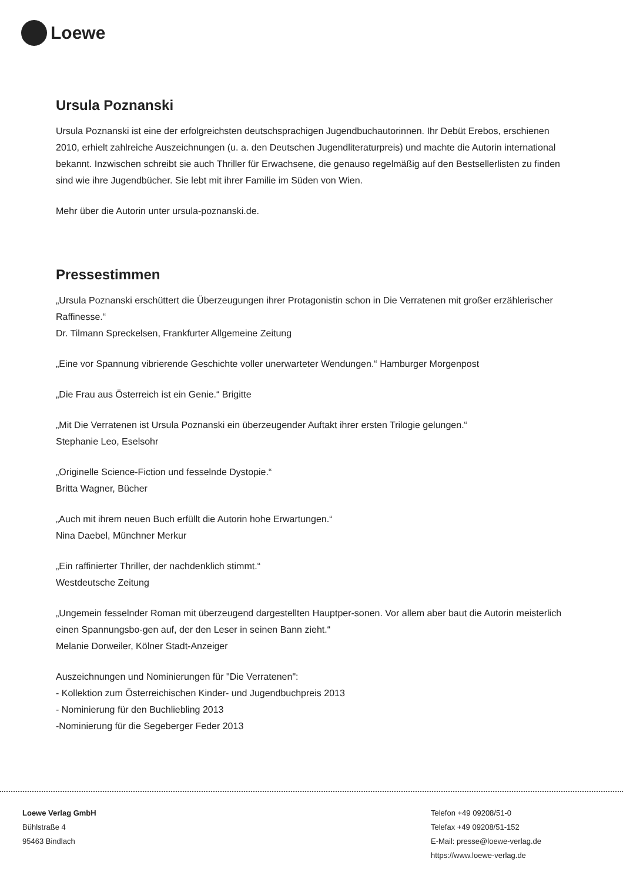Loewe
Ursula Poznanski
Ursula Poznanski ist eine der erfolgreichsten deutschsprachigen Jugendbuchautorinnen. Ihr Debüt Erebos, erschienen 2010, erhielt zahlreiche Auszeichnungen (u. a. den Deutschen Jugendliteraturpreis) und machte die Autorin international bekannt. Inzwischen schreibt sie auch Thriller für Erwachsene, die genauso regelmäßig auf den Bestsellerlisten zu finden sind wie ihre Jugendbücher. Sie lebt mit ihrer Familie im Süden von Wien.
Mehr über die Autorin unter ursula-poznanski.de.
Pressestimmen
„Ursula Poznanski erschüttert die Überzeugungen ihrer Protagonistin schon in Die Verratenen mit großer erzählerischer Raffinesse.“
Dr. Tilmann Spreckelsen, Frankfurter Allgemeine Zeitung
„Eine vor Spannung vibrierende Geschichte voller unerwarteter Wendungen.“ Hamburger Morgenpost
„Die Frau aus Österreich ist ein Genie.“ Brigitte
„Mit Die Verratenen ist Ursula Poznanski ein überzeugender Auftakt ihrer ersten Trilogie gelungen.“
Stephanie Leo, Eselsohr
„Originelle Science-Fiction und fesselnde Dystopie.“
Britta Wagner, Bücher
„Auch mit ihrem neuen Buch erfüllt die Autorin hohe Erwartungen.“
Nina Daebel, Münchner Merkur
„Ein raffinierter Thriller, der nachdenklich stimmt.“
Westdeutsche Zeitung
„Ungemein fesselnder Roman mit überzeugend dargestellten Hauptper-sonen. Vor allem aber baut die Autorin meisterlich einen Spannungsbo-gen auf, der den Leser in seinen Bann zieht.“
Melanie Dorweiler, Kölner Stadt-Anzeiger
Auszeichnungen und Nominierungen für "Die Verratenen":
- Kollektion zum Österreichischen Kinder- und Jugendbuchpreis 2013
- Nominierung für den Buchliebling 2013
-Nominierung für die Segeberger Feder 2013
Loewe Verlag GmbH
Bühlstraße 4
95463 Bindlach
Telefon +49 09208/51-0
Telefax +49 09208/51-152
E-Mail: presse@loewe-verlag.de
https://www.loewe-verlag.de